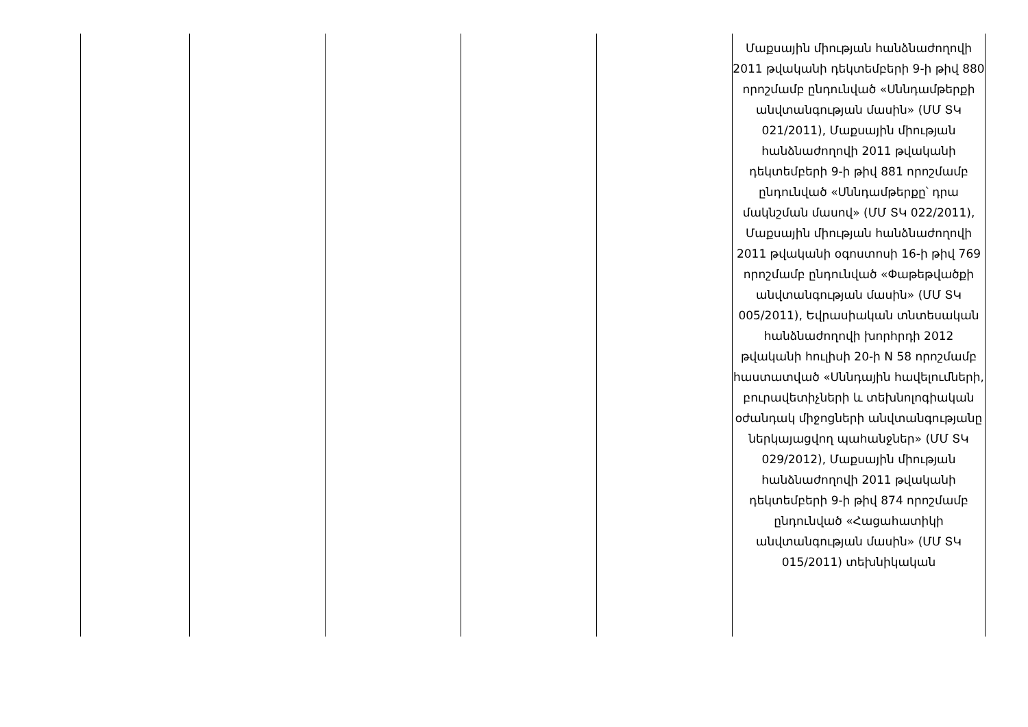| | | | | | Մաքսային միության հանձնաժողովի 2011 թվականի դեկտեմբերի 9-ի թիվ 880 որոշմամբ ընդունված «Սննդամթերքի անվտանգության մասին» (ՄՄ ՏԿ 021/2011), Մաքսային միության հանձնաժողովի 2011 թվականի դեկտեմբերի 9-ի թիվ 881 որոշմամբ ընդունված «Սննդամթերքը՝ դրա մակնշման մասով» (ՄՄ ՏԿ 022/2011), Մաքսային միության հանձնաժողովի 2011 թվականի օգոստոսի 16-ի թիվ 769 որոշմամբ ընդունված «Փաթեթվածքի անվտանգության մասին» (ՄՄ ՏԿ 005/2011), Եվրասիական տնտեսական հանձնաժողովի խորհրդի 2012 թվականի հուլիսի 20-ի N 58 որոշմամբ հաստատված «Սննդային հավելումների, բուրավետիչների և տեխնոլոգիական օժանդակ միջոցների անվտանգությանը ներկայացվող պահանջներ» (ՄՄ ՏԿ 029/2012), Մաքսային միության հանձնաժողովի 2011 թվականի դեկտեմբերի 9-ի թիվ 874 որոշմամբ ընդունված «Հացահատիկի անվտանգության մասին» (ՄՄ ՏԿ 015/2011) տեխնիկական |